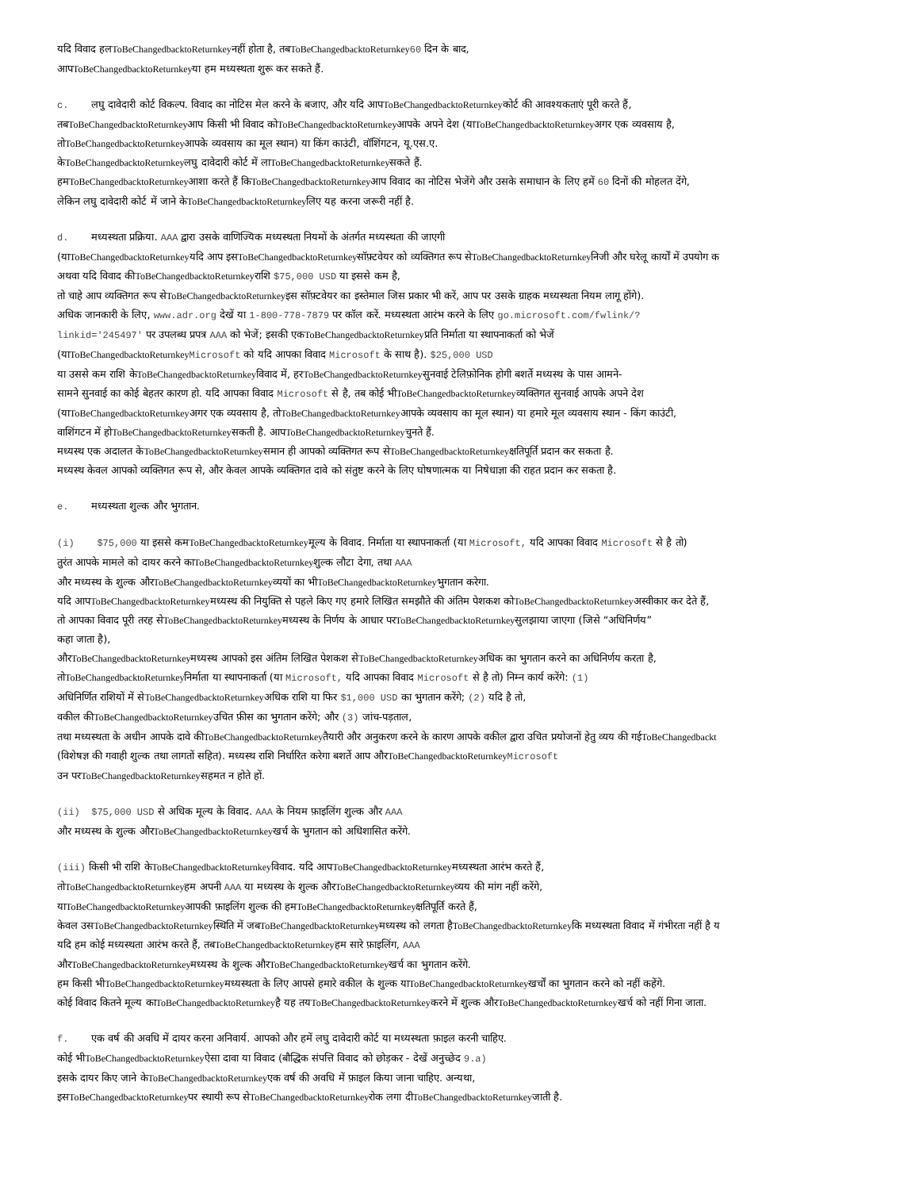यदि विवाद हलToBeChangedbacktoReturnkeyनहीं होता है, तबToBeChangedbacktoReturnkey 60 दिन के बाद,
आपToBeChangedbacktoReturnkeyया हम मध्यस्थता शुरू कर सकते हैं.
c. लघु दावेदारी कोर्ट विकल्प. विवाद का नोटिस मेल करने के बजाए, और यदि आपToBeChangedbacktoReturnkeyकोर्ट की आवश्यकताएं पूरी करते हैं,
तबToBeChangedbacktoReturnkeyआप किसी भी विवाद कोToBeChangedbacktoReturnkeyआपके अपने देश (याToBeChangedbacktoReturnkeyअगर एक व्यवसाय है,
तोToBeChangedbacktoReturnkeyआपके व्यवसाय का मूल स्थान) या किंग काउंटी, वॉशिंगटन, यू.एस.ए.
केToBeChangedbacktoReturnkeyलघु दावेदारी कोर्ट में लाToBeChangedbacktoReturnkeyसकते हैं.
हमToBeChangedbacktoReturnkeyआशा करते हैं किToBeChangedbacktoReturnkeyआप विवाद का नोटिस भेजेंगे और उसके समाधान के लिए हमें 60 दिनों की मोहलत देंगे,
लेकिन लघु दावेदारी कोर्ट में जाने केToBeChangedbacktoReturnkeyलिए यह करना जरूरी नहीं है.
d. मध्यस्थता प्रक्रिया. AAA द्वारा उसके वाणिज्यिक मध्यस्थता नियमों के अंतर्गत मध्यस्थता की जाएगी
(याToBeChangedbacktoReturnkeyयदि आप इसToBeChangedbacktoReturnkeyसॉफ़्टवेयर को व्यक्तिगत रूप सेToBeChangedbacktoReturnkeyनिजी और घरेलू कार्यों में उपयोग क
अथवा यदि विवाद कीToBeChangedbacktoReturnkeyराशि $75,000 USD या इससे कम है,
तो चाहे आप व्यक्तिगत रूप सेToBeChangedbacktoReturnkeyइस सॉफ़्टवेयर का इस्तेमाल जिस प्रकार भी करें, आप पर उसके ग्राहक मध्यस्थता नियम लागू होंगे).
अधिक जानकारी के लिए, www.adr.org देखें या 1-800-778-7879 पर कॉल करें. मध्यस्थता आरंभ करने के लिए go.microsoft.com/fwlink/?
linkid='245497' पर उपलब्ध प्रपत्र AAA को भेजें; इसकी एकToBeChangedbacktoReturnkeyप्रति निर्माता या स्थापनाकर्ता को भेजें
(याToBeChangedbacktoReturnkey Microsoft को यदि आपका विवाद Microsoft के साथ है). $25,000 USD
या उससे कम राशि केToBeChangedbacktoReturnkeyविवाद में, हरToBeChangedbacktoReturnkeyसुनवाई टेलिफ़ोनिक होगी बशर्ते मध्यस्थ के पास आमने-
सामने सुनवाई का कोई बेहतर कारण हो. यदि आपका विवाद Microsoft से है, तब कोई भीToBeChangedbacktoReturnkeyव्यक्तिगत सुनवाई आपके अपने देश
(याToBeChangedbacktoReturnkeyअगर एक व्यवसाय है, तोToBeChangedbacktoReturnkeyआपके व्यवसाय का मूल स्थान) या हमारे मूल व्यवसाय स्थान - किंग काउंटी,
वाशिंगटन में होToBeChangedbacktoReturnkeyसकती है. आपToBeChangedbacktoReturnkeyचुनते हैं.
मध्यस्थ एक अदालत केToBeChangedbacktoReturnkeyसमान ही आपको व्यक्तिगत रूप सेToBeChangedbacktoReturnkeyक्षतिपूर्ति प्रदान कर सकता है.
मध्यस्थ केवल आपको व्यक्तिगत रूप से, और केवल आपके व्यक्तिगत दावे को संतुष्ट करने के लिए घोषणात्मक या निषेधाज्ञा की राहत प्रदान कर सकता है.
e. मध्यस्थता शुल्क और भुगतान.
(i) $75,000 या इससे कमToBeChangedbacktoReturnkeyमूल्य के विवाद. निर्माता या स्थापनाकर्ता (या Microsoft, यदि आपका विवाद Microsoft से है तो)
तुरंत आपके मामले को दायर करने काToBeChangedbacktoReturnkeyशुल्क लौटा देगा, तथा AAA
और मध्यस्थ के शुल्क औरToBeChangedbacktoReturnkeyव्ययों का भीToBeChangedbacktoReturnkeyभुगतान करेगा.
यदि आपToBeChangedbacktoReturnkeyमध्यस्थ की नियुक्ति से पहले किए गए हमारे लिखित समझौते की अंतिम पेशकश कोToBeChangedbacktoReturnkeyअस्वीकार कर देते हैं,
तो आपका विवाद पूरी तरह सेToBeChangedbacktoReturnkeyमध्यस्थ के निर्णय के आधार परToBeChangedbacktoReturnkeyसुलझाया जाएगा (जिसे “अधिनिर्णय”
कहा जाता है),
औरToBeChangedbacktoReturnkeyमध्यस्थ आपको इस अंतिम लिखित पेशकश सेToBeChangedbacktoReturnkeyअधिक का भुगतान करने का अधिनिर्णय करता है,
तोToBeChangedbacktoReturnkeyनिर्माता या स्थापनाकर्ता (या Microsoft, यदि आपका विवाद Microsoft से है तो) निम्न कार्य करेंगे: (1)
अधिनिर्णित राशियों में सेToBeChangedbacktoReturnkeyअधिक राशि या फिर $1,000 USD का भुगतान करेंगे; (2) यदि है तो,
वकील कीToBeChangedbacktoReturnkeyउचित फ़ीस का भुगतान करेंगे; और (3) जांच-पड़ताल,
तथा मध्यस्थता के अधीन आपके दावे कीToBeChangedbacktoReturnkeyतैयारी और अनुकरण करने के कारण आपके वकील द्वारा उचित प्रयोजनों हेतु व्यय की गईToBeChangedbackt
(विशेषज्ञ की गवाही शुल्क तथा लागतों सहित). मध्यस्थ राशि निर्धारित करेगा बशर्ते आप औरToBeChangedbacktoReturnkey Microsoft
उन परToBeChangedbacktoReturnkeyसहमत न होते हों.
(ii) $75,000 USD से अधिक मूल्य के विवाद. AAA के नियम फ़ाइलिंग शुल्क और AAA
और मध्यस्थ के शुल्क औरToBeChangedbacktoReturnkeyखर्च के भुगतान को अधिशासित करेंगे.
(iii) किसी भी राशि केToBeChangedbacktoReturnkeyविवाद. यदि आपToBeChangedbacktoReturnkeyमध्यस्थता आरंभ करते हैं,
तोToBeChangedbacktoReturnkeyहम अपनी AAA या मध्यस्थ के शुल्क औरToBeChangedbacktoReturnkeyव्यय की मांग नहीं करेंगे,
याToBeChangedbacktoReturnkeyआपकी फ़ाइलिंग शुल्क की हमToBeChangedbacktoReturnkeyक्षतिपूर्ति करते हैं,
केवल उसToBeChangedbacktoReturnkeyस्थिति में जबToBeChangedbacktoReturnkeyमध्यस्थ को लगता हैToBeChangedbacktoReturnkeyकि मध्यस्थता विवाद में गंभीरता नहीं है य
यदि हम कोई मध्यस्थता आरंभ करते हैं, तबToBeChangedbacktoReturnkeyहम सारे फ़ाइलिंग, AAA
औरToBeChangedbacktoReturnkeyमध्यस्थ के शुल्क औरToBeChangedbacktoReturnkeyखर्च का भुगतान करेंगे.
हम किसी भीToBeChangedbacktoReturnkeyमध्यस्थता के लिए आपसे हमारे वकील के शुल्क याToBeChangedbacktoReturnkeyखर्चों का भुगतान करने को नहीं कहेंगे.
कोई विवाद कितने मूल्य काToBeChangedbacktoReturnkeyहै यह तयToBeChangedbacktoReturnkeyकरने में शुल्क औरToBeChangedbacktoReturnkeyखर्च को नहीं गिना जाता.
f. एक वर्ष की अवधि में दायर करना अनिवार्य. आपको और हमें लघु दावेदारी कोर्ट या मध्यस्थता फ़ाइल करनी चाहिए.
कोई भीToBeChangedbacktoReturnkeyऐसा दावा या विवाद (बौद्धिक संपत्ति विवाद को छोड़कर - देखें अनुच्छेद 9.a)
इसके दायर किए जाने केToBeChangedbacktoReturnkeyएक वर्ष की अवधि में फ़ाइल किया जाना चाहिए. अन्यथा,
इसToBeChangedbacktoReturnkeyपर स्थायी रूप सेToBeChangedbacktoReturnkeyरोक लगा दीToBeChangedbacktoReturnkeyजाती है.